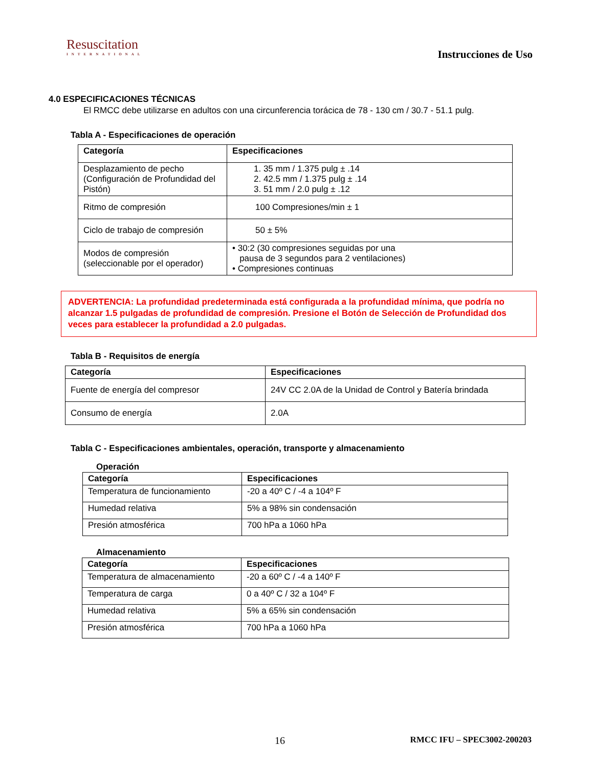Resuscitation
INTERNATIONAL
Instrucciones de Uso
4.0 ESPECIFICACIONES TÉCNICAS
El RMCC debe utilizarse en adultos con una circunferencia torácica de 78 - 130 cm / 30.7 - 51.1 pulg.
Tabla A - Especificaciones de operación
| Categoría | Especificaciones |
| --- | --- |
| Desplazamiento de pecho (Configuración de Profundidad del Pistón) | 1. 35 mm / 1.375 pulg ± .14 2. 42.5 mm / 1.375 pulg ± .14 3. 51 mm / 2.0 pulg ± .12 |
| Ritmo de compresión | 100 Compresiones/min ± 1 |
| Ciclo de trabajo de compresión | 50 ± 5% |
| Modos de compresión (seleccionable por el operador) | • 30:2 (30 compresiones seguidas por una pausa de 3 segundos para 2 ventilaciones) • Compresiones continuas |
ADVERTENCIA: La profundidad predeterminada está configurada a la profundidad mínima, que podría no alcanzar 1.5 pulgadas de profundidad de compresión. Presione el Botón de Selección de Profundidad dos veces para establecer la profundidad a 2.0 pulgadas.
Tabla B - Requisitos de energía
| Categoría | Especificaciones |
| --- | --- |
| Fuente de energía del compresor | 24V CC 2.0A de la Unidad de Control y Batería brindada |
| Consumo de energía | 2.0A |
Tabla C - Especificaciones ambientales, operación, transporte y almacenamiento
Operación
| Categoría | Especificaciones |
| --- | --- |
| Temperatura de funcionamiento | -20 a 40º C / -4 a 104º F |
| Humedad relativa | 5% a 98% sin condensación |
| Presión atmosférica | 700 hPa a 1060 hPa |
Almacenamiento
| Categoría | Especificaciones |
| --- | --- |
| Temperatura de almacenamiento | -20 a 60º C / -4 a 140º F |
| Temperatura de carga | 0 a 40º C / 32 a 104º F |
| Humedad relativa | 5% a 65% sin condensación |
| Presión atmosférica | 700 hPa a 1060 hPa |
16 RMCC IFU – SPEC3002-200203